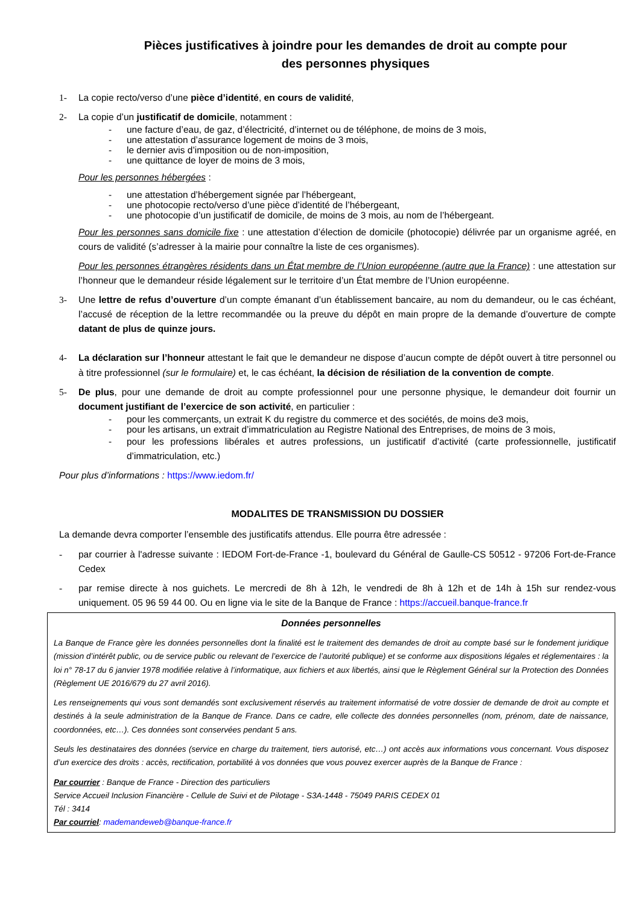Pièces justificatives à joindre pour les demandes de droit au compte pour
des personnes physiques
1- La copie recto/verso d’une pièce d’identité, en cours de validité,
2- La copie d’un justificatif de domicile, notamment :
- une facture d’eau, de gaz, d’électricité, d’internet ou de téléphone, de moins de 3 mois,
- une attestation d’assurance logement de moins de 3 mois,
- le dernier avis d’imposition ou de non-imposition,
- une quittance de loyer de moins de 3 mois,
Pour les personnes hébergées :
- une attestation d’hébergement signée par l’hébergeant,
- une photocopie recto/verso d’une pièce d’identité de l’hébergeant,
- une photocopie d’un justificatif de domicile, de moins de 3 mois, au nom de l’hébergeant.
Pour les personnes sans domicile fixe : une attestation d’élection de domicile (photocopie) délivrée par un organisme agréé, en cours de validité (s’adresser à la mairie pour connaître la liste de ces organismes).
Pour les personnes étrangères résidents dans un État membre de l’Union européenne (autre que la France) : une attestation sur l’honneur que le demandeur réside légalement sur le territoire d’un État membre de l’Union européenne.
3- Une lettre de refus d’ouverture d’un compte émanant d’un établissement bancaire, au nom du demandeur, ou le cas échéant, l’accusé de réception de la lettre recommandée ou la preuve du dépôt en main propre de la demande d’ouverture de compte datant de plus de quinze jours.
4- La déclaration sur l’honneur attestant le fait que le demandeur ne dispose d’aucun compte de dépôt ouvert à titre personnel ou à titre professionnel (sur le formulaire) et, le cas échéant, la décision de résiliation de la convention de compte.
5- De plus, pour une demande de droit au compte professionnel pour une personne physique, le demandeur doit fournir un document justifiant de l’exercice de son activité, en particulier :
- pour les commerçants, un extrait K du registre du commerce et des sociétés, de moins de3 mois,
- pour les artisans, un extrait d’immatriculation au Registre National des Entreprises, de moins de 3 mois,
- pour les professions libérales et autres professions, un justificatif d’activité (carte professionnelle, justificatif d’immatriculation, etc.)
Pour plus d’informations : https://www.iedom.fr/
MODALITES DE TRANSMISSION DU DOSSIER
La demande devra comporter l’ensemble des justificatifs attendus. Elle pourra être adressée :
- par courrier à l'adresse suivante : IEDOM Fort-de-France -1, boulevard du Général de Gaulle-CS 50512 - 97206 Fort-de-France Cedex
- par remise directe à nos guichets. Le mercredi de 8h à 12h, le vendredi de 8h à 12h et de 14h à 15h sur rendez-vous uniquement. 05 96 59 44 00. Ou en ligne via le site de la Banque de France : https://accueil.banque-france.fr
Données personnelles
La Banque de France gère les données personnelles dont la finalité est le traitement des demandes de droit au compte basé sur le fondement juridique (mission d’intérêt public, ou de service public ou relevant de l’exercice de l’autorité publique) et se conforme aux dispositions légales et réglementaires : la loi n° 78-17 du 6 janvier 1978 modifiée relative à l’informatique, aux fichiers et aux libertés, ainsi que le Règlement Général sur la Protection des Données (Règlement UE 2016/679 du 27 avril 2016).
Les renseignements qui vous sont demandés sont exclusivement réservés au traitement informatisé de votre dossier de demande de droit au compte et destinés à la seule administration de la Banque de France. Dans ce cadre, elle collecte des données personnelles (nom, prénom, date de naissance, coordonnées, etc…). Ces données sont conservées pendant 5 ans.
Seuls les destinataires des données (service en charge du traitement, tiers autorisé, etc…) ont accès aux informations vous concernant. Vous disposez d’un exercice des droits : accès, rectification, portabilité à vos données que vous pouvez exercer auprès de la Banque de France :
Par courrier : Banque de France - Direction des particuliers
Service Accueil Inclusion Financière - Cellule de Suivi et de Pilotage - S3A-1448 - 75049 PARIS CEDEX 01
Tél : 3414
Par courriel: mademandeweb@banque-france.fr